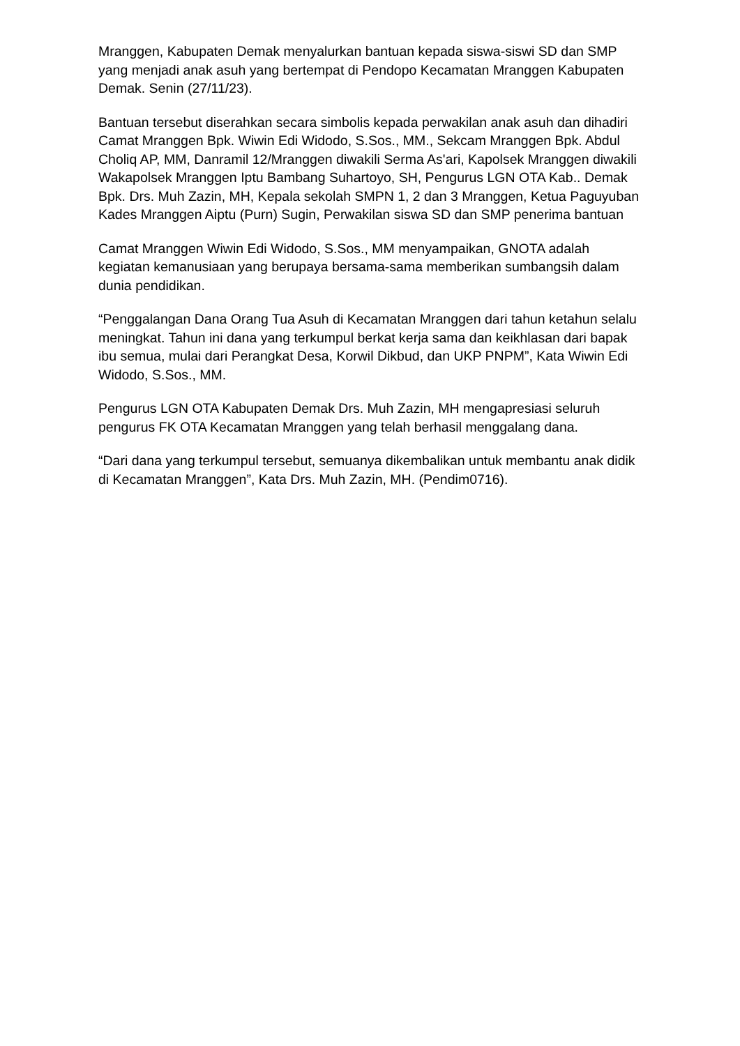Mranggen, Kabupaten Demak menyalurkan bantuan kepada siswa-siswi SD dan SMP yang menjadi anak asuh yang bertempat di Pendopo Kecamatan Mranggen Kabupaten Demak. Senin (27/11/23).
Bantuan tersebut diserahkan secara simbolis kepada perwakilan anak asuh dan dihadiri Camat Mranggen Bpk. Wiwin Edi Widodo, S.Sos., MM., Sekcam Mranggen Bpk. Abdul Choliq AP, MM, Danramil 12/Mranggen diwakili Serma As'ari, Kapolsek Mranggen diwakili Wakapolsek Mranggen Iptu Bambang Suhartoyo, SH, Pengurus LGN OTA Kab.. Demak Bpk. Drs. Muh Zazin, MH, Kepala sekolah SMPN 1, 2 dan 3 Mranggen, Ketua Paguyuban Kades Mranggen Aiptu (Purn) Sugin, Perwakilan siswa SD dan SMP penerima bantuan
Camat Mranggen Wiwin Edi Widodo, S.Sos., MM menyampaikan, GNOTA adalah kegiatan kemanusiaan yang berupaya bersama-sama memberikan sumbangsih dalam dunia pendidikan.
“Penggalangan Dana Orang Tua Asuh di Kecamatan Mranggen dari tahun ketahun selalu meningkat. Tahun ini dana yang terkumpul berkat kerja sama dan keikhlasan dari bapak ibu semua, mulai dari Perangkat Desa, Korwil Dikbud, dan UKP PNPM”, Kata Wiwin Edi Widodo, S.Sos., MM.
Pengurus LGN OTA Kabupaten Demak Drs. Muh Zazin, MH mengapresiasi seluruh pengurus FK OTA Kecamatan Mranggen yang telah berhasil menggalang dana.
“Dari dana yang terkumpul tersebut, semuanya dikembalikan untuk membantu anak didik di Kecamatan Mranggen”, Kata Drs. Muh Zazin, MH. (Pendim0716).